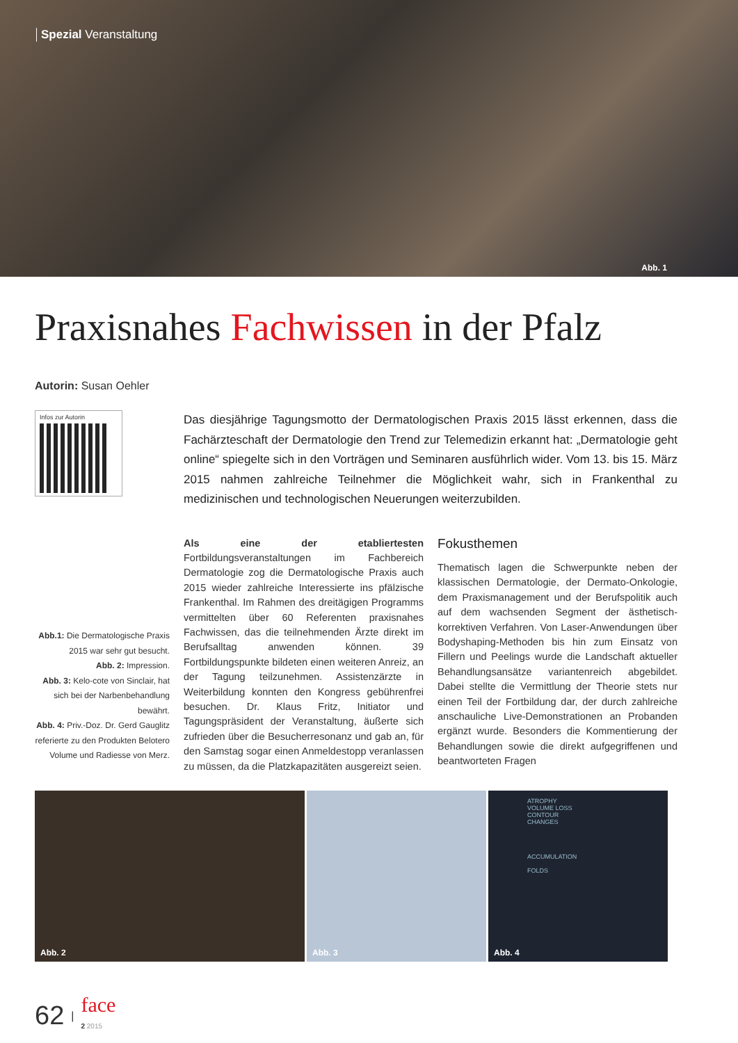Spezial Veranstaltung
Abb. 1
Praxisnahes Fachwissen in der Pfalz
Autorin: Susan Oehler
Infos zur Autorin
Abb.1: Die Dermatologische Praxis 2015 war sehr gut besucht.
Abb. 2: Impression.
Abb. 3: Kelo-cote von Sinclair, hat sich bei der Narbenbehandlung bewährt.
Abb. 4: Priv.-Doz. Dr. Gerd Gauglitz referierte zu den Produkten Belotero Volume und Radiesse von Merz.
Das diesjährige Tagungsmotto der Dermatologischen Praxis 2015 lässt erkennen, dass die Fachärzteschaft der Dermatologie den Trend zur Telemedizin erkannt hat: „Dermatologie geht online“ spiegelte sich in den Vorträgen und Seminaren ausführlich wider. Vom 13. bis 15. März 2015 nahmen zahlreiche Teilnehmer die Möglichkeit wahr, sich in Frankenthal zu medizinischen und technologischen Neuerungen weiterzubilden.
Als eine der etabliertesten Fortbildungsveranstaltungen im Fachbereich Dermatologie zog die Dermatologische Praxis auch 2015 wieder zahlreiche Interessierte ins pfälzische Frankenthal. Im Rahmen des dreitägigen Programms vermittelten über 60 Referenten praxisnahes Fachwissen, das die teilnehmenden Ärzte direkt im Berufsalltag anwenden können. 39 Fortbildungspunkte bildeten einen weiteren Anreiz, an der Tagung teilzunehmen. Assistenzärzte in Weiterbildung konnten den Kongress gebührenfrei besuchen. Dr. Klaus Fritz, Initiator und Tagungspräsident der Veranstaltung, äußerte sich zufrieden über die Besucherresonanz und gab an, für den Samstag sogar einen Anmeldestopp veranlassen zu müssen, da die Platzkapazitäten ausgereizt seien.
Fokusthemen
Thematisch lagen die Schwerpunkte neben der klassischen Dermatologie, der Dermato-Onkologie, dem Praxismanagement und der Berufspolitik auch auf dem wachsenden Segment der ästhetisch-korrektiven Verfahren. Von Laser-Anwendungen über Bodyshaping-Methoden bis hin zum Einsatz von Fillern und Peelings wurde die Landschaft aktueller Behandlungsansätze variantenreich abgebildet. Dabei stellte die Vermittlung der Theorie stets nur einen Teil der Fortbildung dar, der durch zahlreiche anschauliche Live-Demonstrationen an Probanden ergänzt wurde. Besonders die Kommentierung der Behandlungen sowie die direkt aufgegriffenen und beantworteten Fragen
Abb. 2
Abb. 3
ATROPHY
VOLUME LOSS
CONTOUR
CHANGES
ACCUMULATION
FOLDS
Abb. 4
62 | face
2 2015